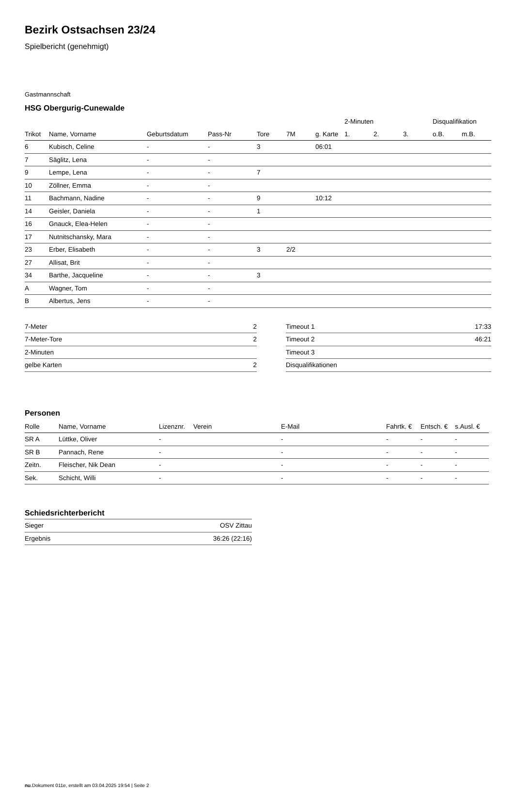Bezirk Ostsachsen 23/24
Spielbericht (genehmigt)
Gastmannschaft
HSG Obergurig-Cunewalde
| | | | | | | | 2-Minuten | | | Disqualifikation | |
| --- | --- | --- | --- | --- | --- | --- | --- | --- | --- | --- | --- |
| Trikot | Name, Vorname | Geburtsdatum | Pass-Nr | Tore | 7M | g. Karte | 1. | 2. | 3. | o.B. | m.B. |
| 6 | Kubisch, Celine | - | - | 3 | | 06:01 | | | | | |
| 7 | Säglitz, Lena | - | - | | | | | | | | |
| 9 | Lempe, Lena | - | - | 7 | | | | | | | |
| 10 | Zöllner, Emma | - | - | | | | | | | | |
| 11 | Bachmann, Nadine | - | - | 9 | | 10:12 | | | | | |
| 14 | Geisler, Daniela | - | - | 1 | | | | | | | |
| 16 | Gnauck, Elea-Helen | - | - | | | | | | | | |
| 17 | Nutnitschansky, Mara | - | - | | | | | | | | |
| 23 | Erber, Elisabeth | - | - | 3 | 2/2 | | | | | | |
| 27 | Allisat, Brit | - | - | | | | | | | | |
| 34 | Barthe, Jacqueline | - | - | 3 | | | | | | | |
| A | Wagner, Tom | - | - | | | | | | | | |
| B | Albertus, Jens | - | - | | | | | | | | |
| 7-Meter | 2 |
| 7-Meter-Tore | 2 |
| 2-Minuten | |
| gelbe Karten | 2 |
| Timeout 1 | 17:33 |
| Timeout 2 | 46:21 |
| Timeout 3 | |
| Disqualifikationen | |
Personen
| Rolle | Name, Vorname | Lizenznr. | Verein | E-Mail | Fahrtk. € | Entsch. € | s.Ausl. € |
| --- | --- | --- | --- | --- | --- | --- | --- |
| SR A | Lüttke, Oliver | - | | - | - | - | - |
| SR B | Pannach, Rene | - | | - | - | - | - |
| Zeitn. | Fleischer, Nik Dean | - | | - | - | - | - |
| Sek. | Schicht, Willi | - | | - | - | - | - |
Schiedsrichterbericht
| Sieger | OSV Zittau |
| Ergebnis | 36:26 (22:16) |
nu.Dokument 011e, erstellt am 03.04.2025 19:54 | Seite 2